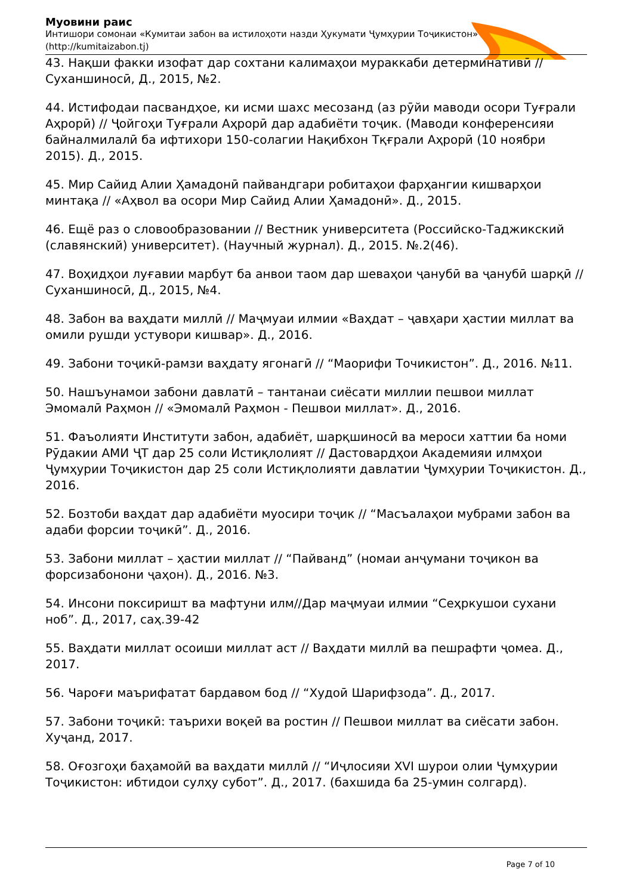Муовини раис
Интишори сомонаи «Кумитаи забон ва истилоҳоти назди Ҳукумати Ҷумҳурии Тоҷикистон»
(http://kumitaizabon.tj)
43. Нақши факки изофат дар сохтани калимаҳои мураккаби детерминативӣ // Суханшиносӣ, Д., 2015, №2.
44. Истифодаи пасвандҳое, ки исми шахс месозанд (аз рӯйи маводи осори Туғрали Аҳрорӣ) // Ҷойгоҳи Туғрали Аҳрорӣ дар адабиёти тоҷик. (Маводи конференсияи байналмилалӣ ба ифтихори 150-солагии Нақибхон Тқғрали Аҳрорӣ (10 ноябри 2015). Д., 2015.
45. Мир Сайид Алии Ҳамадонӣ пайвандгари робитаҳои фарҳангии кишварҳои минтақа // «Аҳвол ва осори Мир Сайид Алии Ҳамадонӣ». Д., 2015.
46. Ещё раз о словообразовании // Вестник университета (Российско-Таджикский (славянский) университет). (Научный журнал). Д., 2015. №.2(46).
47. Воҳидҳои луғавии марбут ба анвои таом дар шеваҳои ҷанубӣ ва ҷанубӣ шарқӣ // Суханшиносӣ, Д., 2015, №4.
48. Забон ва ваҳдати миллӣ // Маҷмуаи илмии «Ваҳдат – ҷавҳари ҳастии миллат ва омили рушди устувори кишвар». Д., 2016.
49. Забони тоҷикӣ-рамзи ваҳдату ягонагӣ // “Маорифи Точикистон”. Д., 2016. №11.
50. Нашъунамои забони давлатӣ – тантанаи сиёсати миллии пешвои миллат Эмомалӣ Раҳмон // «Эмомалӣ Раҳмон - Пешвои миллат». Д., 2016.
51. Фаъолияти Институти забон, адабиёт, шарқшиносӣ ва мероси хаттии ба номи Рӯдакии АМИ ҶТ дар 25 соли Истиқлолият // Дастовардҳои Академияи илмҳои Ҷумҳурии Тоҷикистон дар 25 соли Истиқлолияти давлатии Ҷумҳурии Тоҷикистон. Д., 2016.
52. Бозтоби ваҳдат дар адабиёти муосири тоҷик // “Масъалаҳои мубрами забон ва адаби форсии тоҷикӣ”. Д., 2016.
53. Забони миллат – ҳастии миллат // “Пайванд” (номаи анҷумани тоҷикон ва форсизабонони ҷаҳон). Д., 2016. №3.
54. Инсони поксиришт ва мафтуни илм//Дар маҷмуаи илмии “Сеҳркушои сухани ноб”. Д., 2017, саҳ.39-42
55. Ваҳдати миллат осоиши миллат аст // Ваҳдати миллӣ ва пешрафти ҷомеа. Д., 2017.
56. Чароғи маърифатат бардавом бод // “Худоӣ Шарифзода”. Д., 2017.
57. Забони тоҷикӣ: таърихи воқеӣ ва ростин // Пешвои миллат ва сиёсати забон. Хуҷанд, 2017.
58. Оғозгоҳи баҳамойӣ ва ваҳдати миллӣ // “Иҷлосияи XVI шурои олии Ҷумҳурии Тоҷикистон: ибтидои сулҳу субот”. Д., 2017. (бахшида ба 25-умин солгард).
Page 7 of 10